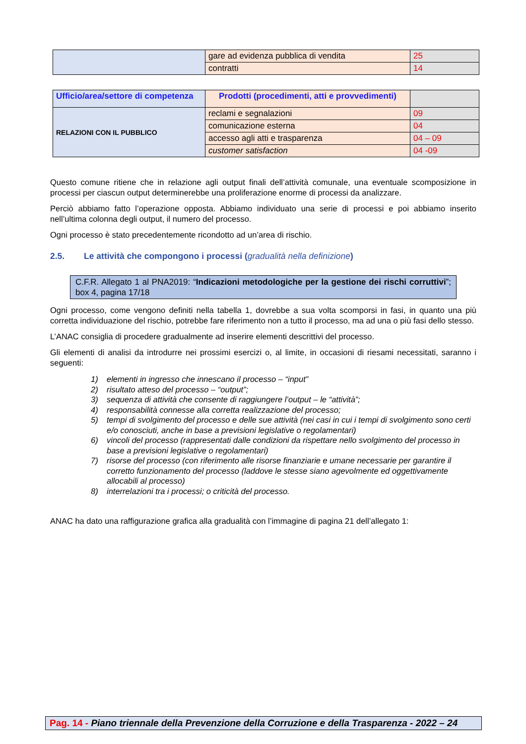| | gare ad evidenza pubblica di vendita | 25 |
| | contratti | 14 |
| Ufficio/area/settore di competenza | Prodotti (procedimenti, atti e provvedimenti) | |
| RELAZIONI CON IL PUBBLICO | reclami e segnalazioni | 09 |
| | comunicazione esterna | 04 |
| | accesso agli atti e trasparenza | 04 – 09 |
| | customer satisfaction | 04 -09 |
Questo comune ritiene che in relazione agli output finali dell’attività comunale, una eventuale scomposizione in processi per ciascun output determinerebbe una proliferazione enorme di processi da analizzare.
Perciò abbiamo fatto l’operazione opposta. Abbiamo individuato una serie di processi e poi abbiamo inserito nell’ultima colonna degli output, il numero del processo.
Ogni processo è stato precedentemente ricondotto ad un’area di rischio.
2.5. Le attività che compongono i processi (gradualità nella definizione)
C.F.R. Allegato 1 al PNA2019: “Indicazioni metodologiche per la gestione dei rischi corruttivi”; box 4, pagina 17/18
Ogni processo, come vengono definiti nella tabella 1, dovrebbe a sua volta scomporsi in fasi, in quanto una più corretta individuazione del rischio, potrebbe fare riferimento non a tutto il processo, ma ad una o più fasi dello stesso.
L’ANAC consiglia di procedere gradualmente ad inserire elementi descrittivi del processo.
Gli elementi di analisi da introdurre nei prossimi esercizi o, al limite, in occasioni di riesami necessitati, saranno i seguenti:
1) elementi in ingresso che innescano il processo – “input”
2) risultato atteso del processo – “output”;
3) sequenza di attività che consente di raggiungere l’output – le “attività”;
4) responsabilità connesse alla corretta realizzazione del processo;
5) tempi di svolgimento del processo e delle sue attività (nei casi in cui i tempi di svolgimento sono certi e/o conosciuti, anche in base a previsioni legislative o regolamentari)
6) vincoli del processo (rappresentati dalle condizioni da rispettare nello svolgimento del processo in base a previsioni legislative o regolamentari)
7) risorse del processo (con riferimento alle risorse finanziarie e umane necessarie per garantire il corretto funzionamento del processo (laddove le stesse siano agevolmente ed oggettivamente allocabili al processo)
8) interrelazioni tra i processi; o criticità del processo.
ANAC ha dato una raffigurazione grafica alla gradualità con l’immagine di pagina 21 dell’allegato 1:
Pag. 14 - Piano triennale della Prevenzione della Corruzione e della Trasparenza - 2022 – 24